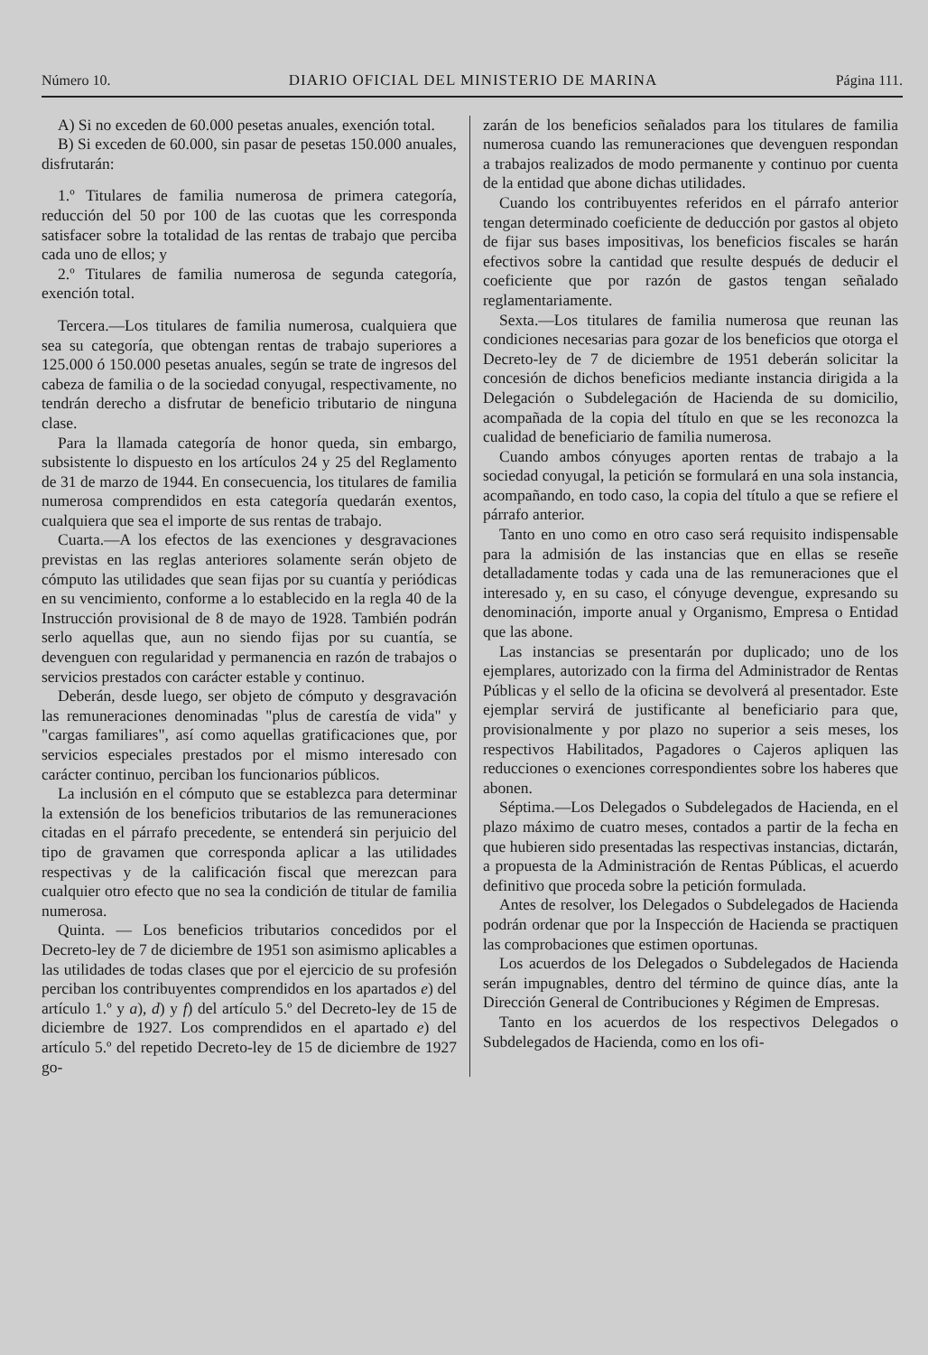Número 10. DIARIO OFICIAL DEL MINISTERIO DE MARINA Página 111.
A) Si no exceden de 60.000 pesetas anuales, exención total.
B) Si exceden de 60.000, sin pasar de pesetas 150.000 anuales, disfrutarán:
1.º Titulares de familia numerosa de primera categoría, reducción del 50 por 100 de las cuotas que les corresponda satisfacer sobre la totalidad de las rentas de trabajo que perciba cada uno de ellos; y
2.º Titulares de familia numerosa de segunda categoría, exención total.
Tercera.—Los titulares de familia numerosa, cualquiera que sea su categoría, que obtengan rentas de trabajo superiores a 125.000 ó 150.000 pesetas anuales, según se trate de ingresos del cabeza de familia o de la sociedad conyugal, respectivamente, no tendrán derecho a disfrutar de beneficio tributario de ninguna clase.
Para la llamada categoría de honor queda, sin embargo, subsistente lo dispuesto en los artículos 24 y 25 del Reglamento de 31 de marzo de 1944. En consecuencia, los titulares de familia numerosa comprendidos en esta categoría quedarán exentos, cualquiera que sea el importe de sus rentas de trabajo.
Cuarta.—A los efectos de las exenciones y desgravaciones previstas en las reglas anteriores solamente serán objeto de cómputo las utilidades que sean fijas por su cuantía y periódicas en su vencimiento, conforme a lo establecido en la regla 40 de la Instrucción provisional de 8 de mayo de 1928. También podrán serlo aquellas que, aun no siendo fijas por su cuantía, se devenguen con regularidad y permanencia en razón de trabajos o servicios prestados con carácter estable y continuo.
Deberán, desde luego, ser objeto de cómputo y desgravación las remuneraciones denominadas "plus de carestía de vida" y "cargas familiares", así como aquellas gratificaciones que, por servicios especiales prestados por el mismo interesado con carácter continuo, perciban los funcionarios públicos.
La inclusión en el cómputo que se establezca para determinar la extensión de los beneficios tributarios de las remuneraciones citadas en el párrafo precedente, se entenderá sin perjuicio del tipo de gravamen que corresponda aplicar a las utilidades respectivas y de la calificación fiscal que merezcan para cualquier otro efecto que no sea la condición de titular de familia numerosa.
Quinta. — Los beneficios tributarios concedidos por el Decreto-ley de 7 de diciembre de 1951 son asimismo aplicables a las utilidades de todas clases que por el ejercicio de su profesión perciban los contribuyentes comprendidos en los apartados e) del artículo 1.º y a), d) y f) del artículo 5.º del Decreto-ley de 15 de diciembre de 1927. Los comprendidos en el apartado e) del artículo 5.º del repetido Decreto-ley de 15 de diciembre de 1927 go-
zarán de los beneficios señalados para los titulares de familia numerosa cuando las remuneraciones que devenguen respondan a trabajos realizados de modo permanente y continuo por cuenta de la entidad que abone dichas utilidades.
Cuando los contribuyentes referidos en el párrafo anterior tengan determinado coeficiente de deducción por gastos al objeto de fijar sus bases impositivas, los beneficios fiscales se harán efectivos sobre la cantidad que resulte después de deducir el coeficiente que por razón de gastos tengan señalado reglamentariamente.
Sexta.—Los titulares de familia numerosa que reunan las condiciones necesarias para gozar de los beneficios que otorga el Decreto-ley de 7 de diciembre de 1951 deberán solicitar la concesión de dichos beneficios mediante instancia dirigida a la Delegación o Subdelegación de Hacienda de su domicilio, acompañada de la copia del título en que se les reconozca la cualidad de beneficiario de familia numerosa.
Cuando ambos cónyuges aporten rentas de trabajo a la sociedad conyugal, la petición se formulará en una sola instancia, acompañando, en todo caso, la copia del título a que se refiere el párrafo anterior.
Tanto en uno como en otro caso será requisito indispensable para la admisión de las instancias que en ellas se reseñe detalladamente todas y cada una de las remuneraciones que el interesado y, en su caso, el cónyuge devengue, expresando su denominación, importe anual y Organismo, Empresa o Entidad que las abone.
Las instancias se presentarán por duplicado; uno de los ejemplares, autorizado con la firma del Administrador de Rentas Públicas y el sello de la oficina se devolverá al presentador. Este ejemplar servirá de justificante al beneficiario para que, provisionalmente y por plazo no superior a seis meses, los respectivos Habilitados, Pagadores o Cajeros apliquen las reducciones o exenciones correspondientes sobre los haberes que abonen.
Séptima.—Los Delegados o Subdelegados de Hacienda, en el plazo máximo de cuatro meses, contados a partir de la fecha en que hubieren sido presentadas las respectivas instancias, dictarán, a propuesta de la Administración de Rentas Públicas, el acuerdo definitivo que proceda sobre la petición formulada.
Antes de resolver, los Delegados o Subdelegados de Hacienda podrán ordenar que por la Inspección de Hacienda se practiquen las comprobaciones que estimen oportunas.
Los acuerdos de los Delegados o Subdelegados de Hacienda serán impugnables, dentro del término de quince días, ante la Dirección General de Contribuciones y Régimen de Empresas.
Tanto en los acuerdos de los respectivos Delegados o Subdelegados de Hacienda, como en los ofi-